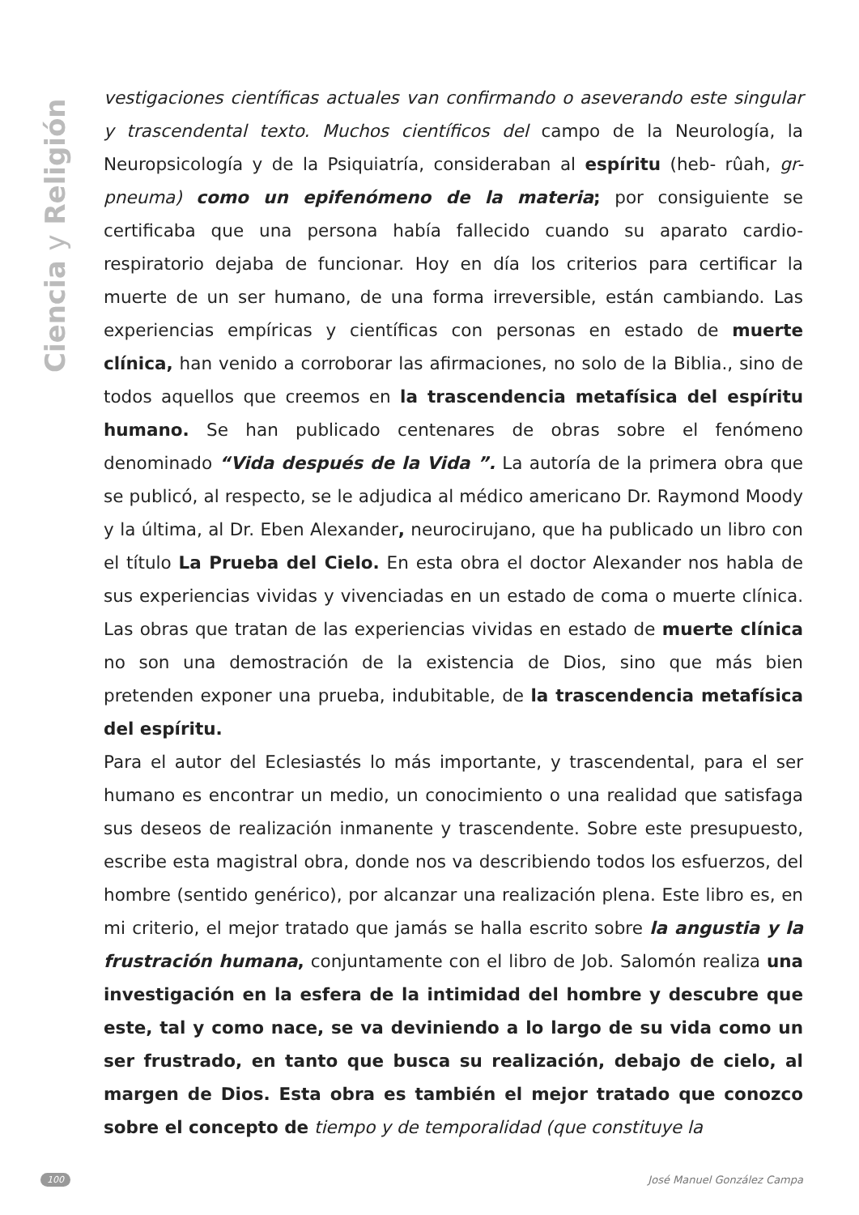Ciencia y Religión
vestigaciones científicas actuales van confirmando o aseverando este singular y trascendental texto. Muchos científicos del campo de la Neurología, la Neuropsicología y de la Psiquiatría, consideraban al espíritu (heb- rûah, gr-pneuma) como un epifenómeno de la materia; por consiguiente se certificaba que una persona había fallecido cuando su aparato cardio-respiratorio dejaba de funcionar. Hoy en día los criterios para certificar la muerte de un ser humano, de una forma irreversible, están cambiando. Las experiencias empíricas y científicas con personas en estado de muerte clínica, han venido a corroborar las afirmaciones, no solo de la Biblia., sino de todos aquellos que creemos en la trascendencia metafísica del espíritu humano. Se han publicado centenares de obras sobre el fenómeno denominado “Vida después de la Vida ”. La autoría de la primera obra que se publicó, al respecto, se le adjudica al médico americano Dr. Raymond Moody y la última, al Dr. Eben Alexander, neurocirujano, que ha publicado un libro con el título La Prueba del Cielo. En esta obra el doctor Alexander nos habla de sus experiencias vividas y vivenciadas en un estado de coma o muerte clínica. Las obras que tratan de las experiencias vividas en estado de muerte clínica no son una demostración de la existencia de Dios, sino que más bien pretenden exponer una prueba, indubitable, de la trascendencia metafísica del espíritu.
Para el autor del Eclesiastés lo más importante, y trascendental, para el ser humano es encontrar un medio, un conocimiento o una realidad que satisfaga sus deseos de realización inmanente y trascendente. Sobre este presupuesto, escribe esta magistral obra, donde nos va describiendo todos los esfuerzos, del hombre (sentido genérico), por alcanzar una realización plena. Este libro es, en mi criterio, el mejor tratado que jamás se halla escrito sobre la angustia y la frustración humana, conjuntamente con el libro de Job. Salomón realiza una investigación en la esfera de la intimidad del hombre y descubre que este, tal y como nace, se va deviniendo a lo largo de su vida como un ser frustrado, en tanto que busca su realización, debajo de cielo, al margen de Dios. Esta obra es también el mejor tratado que conozco sobre el concepto de tiempo y de temporalidad (que constituye la
100 José Manuel González Campa